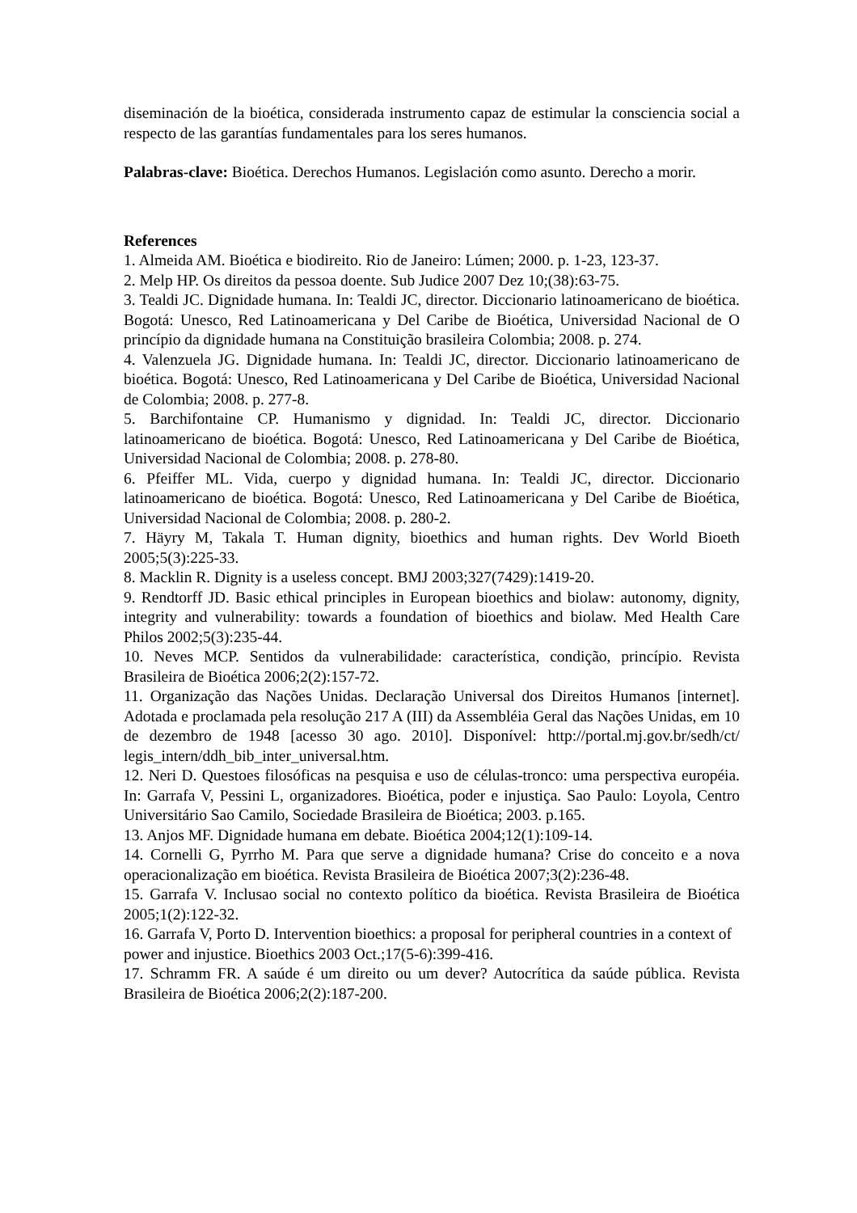diseminación de la bioética, considerada instrumento capaz de estimular la consciencia social a respecto de las garantías fundamentales para los seres humanos.
Palabras-clave: Bioética. Derechos Humanos. Legislación como asunto. Derecho a morir.
References
1. Almeida AM. Bioética e biodireito. Rio de Janeiro: Lúmen; 2000. p. 1-23, 123-37.
2. Melp HP. Os direitos da pessoa doente. Sub Judice 2007 Dez 10;(38):63-75.
3. Tealdi JC. Dignidade humana. In: Tealdi JC, director. Diccionario latinoamericano de bioética. Bogotá: Unesco, Red Latinoamericana y Del Caribe de Bioética, Universidad Nacional de O princípio da dignidade humana na Constituição brasileira Colombia; 2008. p. 274.
4. Valenzuela JG. Dignidade humana. In: Tealdi JC, director. Diccionario latinoamericano de bioética. Bogotá: Unesco, Red Latinoamericana y Del Caribe de Bioética, Universidad Nacional de Colombia; 2008. p. 277-8.
5. Barchifontaine CP. Humanismo y dignidad. In: Tealdi JC, director. Diccionario latinoamericano de bioética. Bogotá: Unesco, Red Latinoamericana y Del Caribe de Bioética, Universidad Nacional de Colombia; 2008. p. 278-80.
6. Pfeiffer ML. Vida, cuerpo y dignidad humana. In: Tealdi JC, director. Diccionario latinoamericano de bioética. Bogotá: Unesco, Red Latinoamericana y Del Caribe de Bioética, Universidad Nacional de Colombia; 2008. p. 280-2.
7. Häyry M, Takala T. Human dignity, bioethics and human rights. Dev World Bioeth 2005;5(3):225-33.
8. Macklin R. Dignity is a useless concept. BMJ 2003;327(7429):1419-20.
9. Rendtorff JD. Basic ethical principles in European bioethics and biolaw: autonomy, dignity, integrity and vulnerability: towards a foundation of bioethics and biolaw. Med Health Care Philos 2002;5(3):235-44.
10. Neves MCP. Sentidos da vulnerabilidade: característica, condição, princípio. Revista Brasileira de Bioética 2006;2(2):157-72.
11. Organização das Nações Unidas. Declaração Universal dos Direitos Humanos [internet]. Adotada e proclamada pela resolução 217 A (III) da Assembléia Geral das Nações Unidas, em 10 de dezembro de 1948 [acesso 30 ago. 2010]. Disponível: http://portal.mj.gov.br/sedh/ct/ legis_intern/ddh_bib_inter_universal.htm.
12. Neri D. Questoes filosóficas na pesquisa e uso de células-tronco: uma perspectiva européia. In: Garrafa V, Pessini L, organizadores. Bioética, poder e injustiça. Sao Paulo: Loyola, Centro Universitário Sao Camilo, Sociedade Brasileira de Bioética; 2003. p.165.
13. Anjos MF. Dignidade humana em debate. Bioética 2004;12(1):109-14.
14. Cornelli G, Pyrrho M. Para que serve a dignidade humana? Crise do conceito e a nova operacionalização em bioética. Revista Brasileira de Bioética 2007;3(2):236-48.
15. Garrafa V. Inclusao social no contexto político da bioética. Revista Brasileira de Bioética 2005;1(2):122-32.
16. Garrafa V, Porto D. Intervention bioethics: a proposal for peripheral countries in a context of
power and injustice. Bioethics 2003 Oct.;17(5-6):399-416.
17. Schramm FR. A saúde é um direito ou um dever? Autocrítica da saúde pública. Revista Brasileira de Bioética 2006;2(2):187-200.